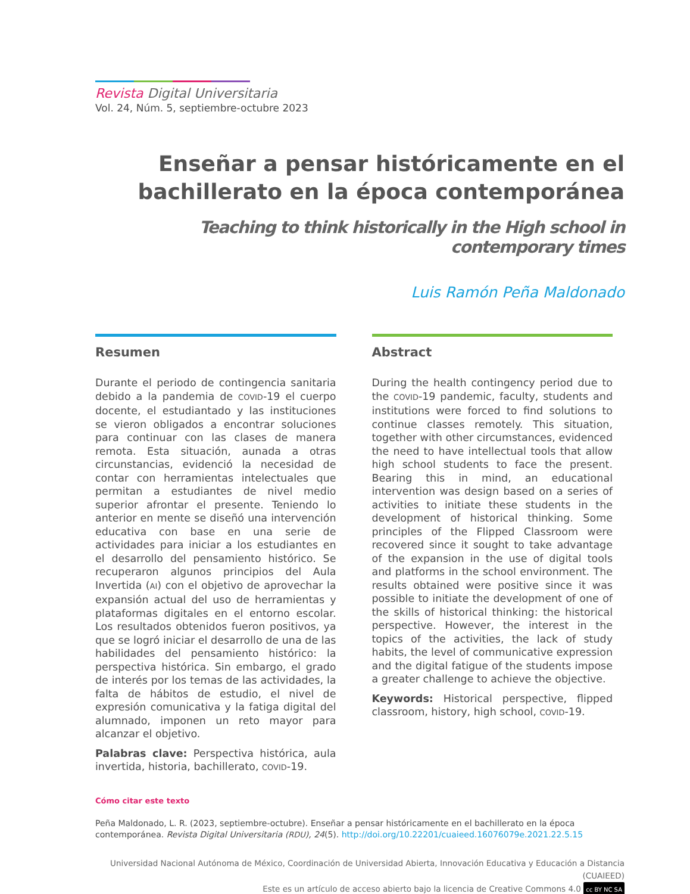Revista Digital Universitaria
Vol. 24, Núm. 5, septiembre-octubre 2023
Enseñar a pensar históricamente en el bachillerato en la época contemporánea
Teaching to think historically in the High school in contemporary times
Luis Ramón Peña Maldonado
Resumen
Durante el periodo de contingencia sanitaria debido a la pandemia de COVID-19 el cuerpo docente, el estudiantado y las instituciones se vieron obligados a encontrar soluciones para continuar con las clases de manera remota. Esta situación, aunada a otras circunstancias, evidenció la necesidad de contar con herramientas intelectuales que permitan a estudiantes de nivel medio superior afrontar el presente. Teniendo lo anterior en mente se diseñó una intervención educativa con base en una serie de actividades para iniciar a los estudiantes en el desarrollo del pensamiento histórico. Se recuperaron algunos principios del Aula Invertida (AI) con el objetivo de aprovechar la expansión actual del uso de herramientas y plataformas digitales en el entorno escolar. Los resultados obtenidos fueron positivos, ya que se logró iniciar el desarrollo de una de las habilidades del pensamiento histórico: la perspectiva histórica. Sin embargo, el grado de interés por los temas de las actividades, la falta de hábitos de estudio, el nivel de expresión comunicativa y la fatiga digital del alumnado, imponen un reto mayor para alcanzar el objetivo.
Palabras clave: Perspectiva histórica, aula invertida, historia, bachillerato, COVID-19.
Abstract
During the health contingency period due to the COVID-19 pandemic, faculty, students and institutions were forced to find solutions to continue classes remotely. This situation, together with other circumstances, evidenced the need to have intellectual tools that allow high school students to face the present. Bearing this in mind, an educational intervention was design based on a series of activities to initiate these students in the development of historical thinking. Some principles of the Flipped Classroom were recovered since it sought to take advantage of the expansion in the use of digital tools and platforms in the school environment. The results obtained were positive since it was possible to initiate the development of one of the skills of historical thinking: the historical perspective. However, the interest in the topics of the activities, the lack of study habits, the level of communicative expression and the digital fatigue of the students impose a greater challenge to achieve the objective.
Keywords: Historical perspective, flipped classroom, history, high school, COVID-19.
Cómo citar este texto
Peña Maldonado, L. R. (2023, septiembre-octubre). Enseñar a pensar históricamente en el bachillerato en la época contemporánea. Revista Digital Universitaria (RDU), 24(5). http://doi.org/10.22201/cuaieed.16076079e.2021.22.5.15
Universidad Nacional Autónoma de México, Coordinación de Universidad Abierta, Innovación Educativa y Educación a Distancia (CUAIEED)
Este es un artículo de acceso abierto bajo la licencia de Creative Commons 4.0 cc BY NC SA